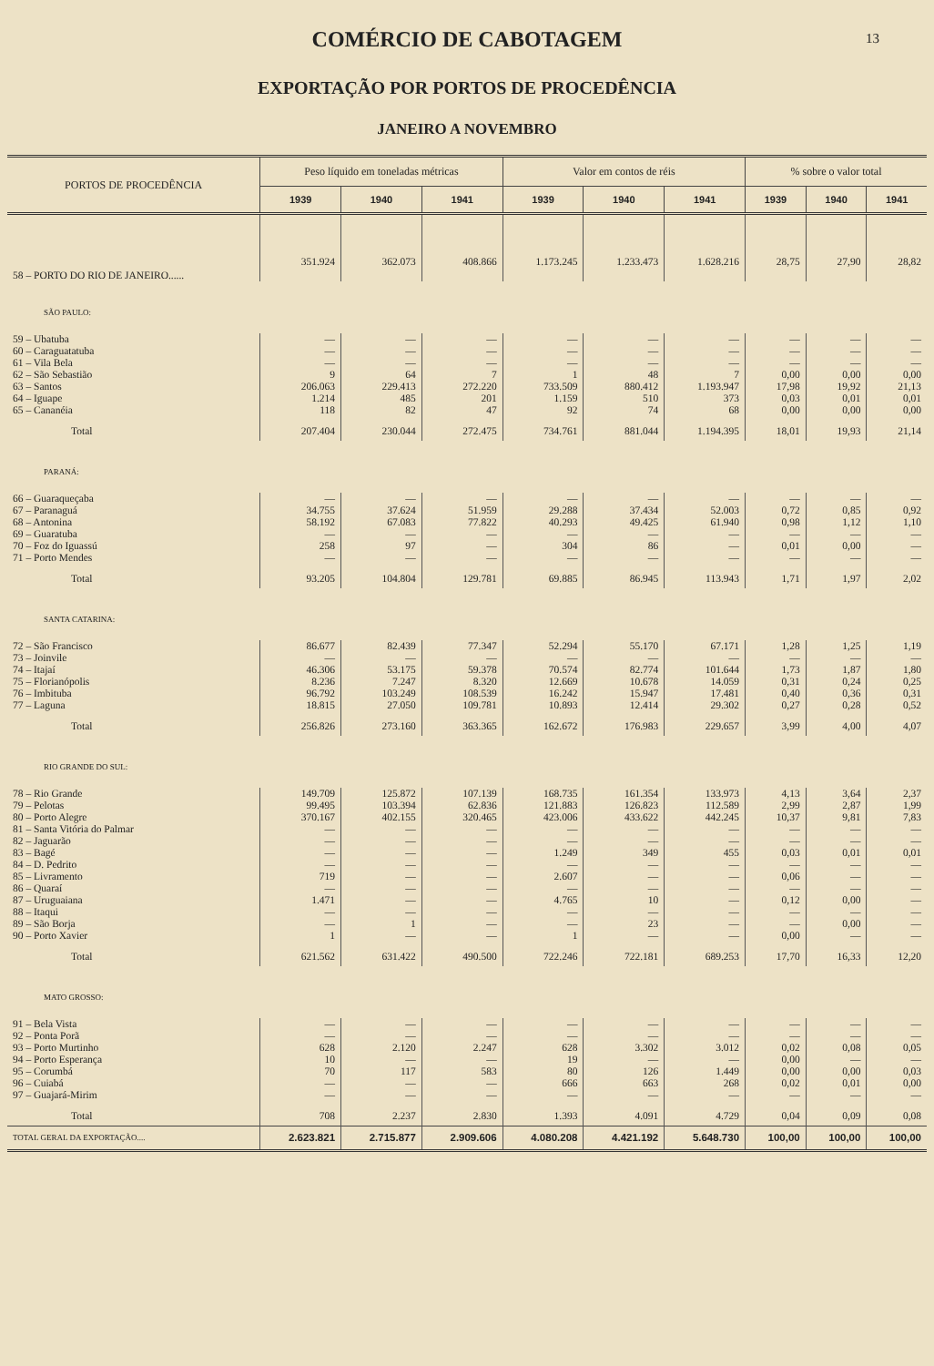COMÉRCIO DE CABOTAGEM
13
EXPORTAÇÃO POR PORTOS DE PROCEDÊNCIA
JANEIRO A NOVEMBRO
| PORTOS DE PROCEDÊNCIA | Peso líquido em toneladas métricas | | | Valor em contos de réis | | | % sobre o valor total | | |
| --- | --- | --- | --- | --- | --- | --- | --- | --- | --- |
| | 1939 | 1940 | 1941 | 1939 | 1940 | 1941 | 1939 | 1940 | 1941 |
| 58 – PORTO DO RIO DE JANEIRO...... | 351.924 | 362.073 | 408.866 | 1.173.245 | 1.233.473 | 1.628.216 | 28,75 | 27,90 | 28,82 |
| SÃO PAULO: | | | | | | | | | |
| 59 – Ubatuba | — | — | — | — | — | — | — | — | — |
| 60 – Caraguatatuba | — | — | — | — | — | — | — | — | — |
| 61 – Vila Bela | — | — | — | — | — | — | — | — | — |
| 62 – São Sebastião | 9 | 64 | 7 | 1 | 48 | 7 | 0,00 | 0,00 | 0,00 |
| 63 – Santos | 206.063 | 229.413 | 272.220 | 733.509 | 880.412 | 1.193.947 | 17,98 | 19,92 | 21,13 |
| 64 – Iguape | 1.214 | 485 | 201 | 1.159 | 510 | 373 | 0,03 | 0,01 | 0,01 |
| 65 – Cananéia | 118 | 82 | 47 | 92 | 74 | 68 | 0,00 | 0,00 | 0,00 |
| Total | 207.404 | 230.044 | 272.475 | 734.761 | 881.044 | 1.194.395 | 18,01 | 19,93 | 21,14 |
| PARANÁ: | | | | | | | | | |
| 66 – Guaraqueçaba | — | — | — | — | — | — | — | — | — |
| 67 – Paranaguá | 34.755 | 37.624 | 51.959 | 29.288 | 37.434 | 52.003 | 0,72 | 0,85 | 0,92 |
| 68 – Antonina | 58.192 | 67.083 | 77.822 | 40.293 | 49.425 | 61.940 | 0,98 | 1,12 | 1,10 |
| 69 – Guaratuba | — | — | — | — | — | — | — | — | — |
| 70 – Foz do Iguassú | 258 | 97 | — | 304 | 86 | — | 0,01 | 0,00 | — |
| 71 – Porto Mendes | — | — | — | — | — | — | — | — | — |
| Total | 93.205 | 104.804 | 129.781 | 69.885 | 86.945 | 113.943 | 1,71 | 1,97 | 2,02 |
| SANTA CATARINA: | | | | | | | | | |
| 72 – São Francisco | 86.677 | 82.439 | 77.347 | 52.294 | 55.170 | 67.171 | 1,28 | 1,25 | 1,19 |
| 73 – Joinvile | — | — | — | — | — | — | — | — | — |
| 74 – Itajaí | 46.306 | 53.175 | 59.378 | 70.574 | 82.774 | 101.644 | 1,73 | 1,87 | 1,80 |
| 75 – Florianópolis | 8.236 | 7.247 | 8.320 | 12.669 | 10.678 | 14.059 | 0,31 | 0,24 | 0,25 |
| 76 – Imbituba | 96.792 | 103.249 | 108.539 | 16.242 | 15.947 | 17.481 | 0,40 | 0,36 | 0,31 |
| 77 – Laguna | 18.815 | 27.050 | 109.781 | 10.893 | 12.414 | 29.302 | 0,27 | 0,28 | 0,52 |
| Total | 256.826 | 273.160 | 363.365 | 162.672 | 176.983 | 229.657 | 3,99 | 4,00 | 4,07 |
| RIO GRANDE DO SUL: | | | | | | | | | |
| 78 – Rio Grande | 149.709 | 125.872 | 107.139 | 168.735 | 161.354 | 133.973 | 4,13 | 3,64 | 2,37 |
| 79 – Pelotas | 99.495 | 103.394 | 62.836 | 121.883 | 126.823 | 112.589 | 2,99 | 2,87 | 1,99 |
| 80 – Porto Alegre | 370.167 | 402.155 | 320.465 | 423.006 | 433.622 | 442.245 | 10,37 | 9,81 | 7,83 |
| 81 – Santa Vitória do Palmar | — | — | — | — | — | — | — | — | — |
| 82 – Jaguarão | — | — | — | — | — | — | — | — | — |
| 83 – Bagé | — | — | — | 1.249 | 349 | 455 | 0,03 | 0,01 | 0,01 |
| 84 – D. Pedrito | — | — | — | — | — | — | — | — | — |
| 85 – Livramento | 719 | — | — | 2.607 | — | — | 0,06 | — | — |
| 86 – Quaraí | — | — | — | — | — | — | — | — | — |
| 87 – Uruguaiana | 1.471 | — | — | 4.765 | 10 | — | 0,12 | 0,00 | — |
| 88 – Itaqui | — | — | — | — | — | — | — | — | — |
| 89 – São Borja | — | 1 | — | — | 23 | — | — | 0,00 | — |
| 90 – Porto Xavier | 1 | — | — | 1 | — | — | 0,00 | — | — |
| Total | 621.562 | 631.422 | 490.500 | 722.246 | 722.181 | 689.253 | 17,70 | 16,33 | 12,20 |
| MATO GROSSO: | | | | | | | | | |
| 91 – Bela Vista | — | — | — | — | — | — | — | — | — |
| 92 – Ponta Porã | — | — | — | — | — | — | — | — | — |
| 93 – Porto Murtinho | 628 | 2.120 | 2.247 | 628 | 3.302 | 3.012 | 0,02 | 0,08 | 0,05 |
| 94 – Porto Esperança | 10 | — | — | 19 | — | — | 0,00 | — | — |
| 95 – Corumbá | 70 | 117 | 583 | 80 | 126 | 1.449 | 0,00 | 0,00 | 0,03 |
| 96 – Cuiabá | — | — | — | 666 | 663 | 268 | 0,02 | 0,01 | 0,00 |
| 97 – Guajará-Mirim | — | — | — | — | — | — | — | — | — |
| Total | 708 | 2.237 | 2.830 | 1.393 | 4.091 | 4.729 | 0,04 | 0,09 | 0,08 |
| TOTAL GERAL DA EXPORTAÇÃO.... | 2.623.821 | 2.715.877 | 2.909.606 | 4.080.208 | 4.421.192 | 5.648.730 | 100,00 | 100,00 | 100,00 |